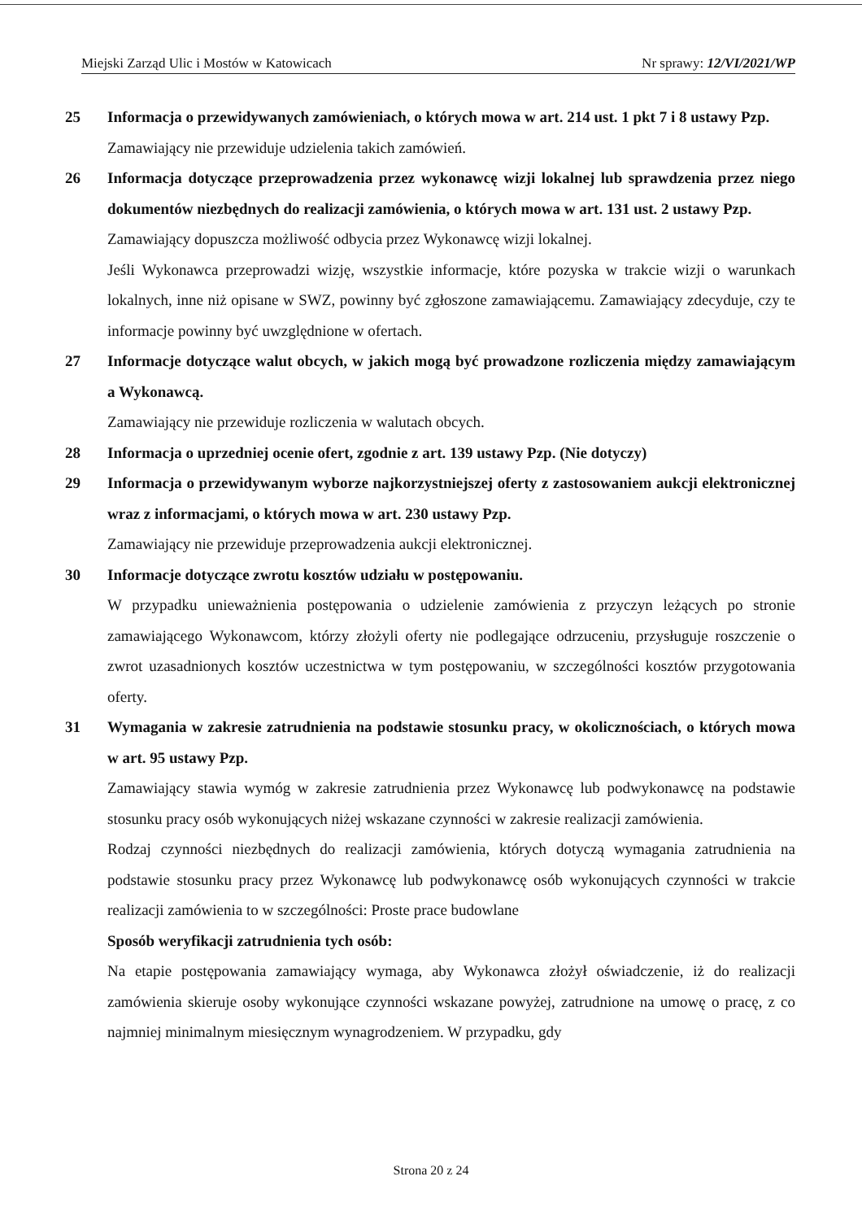Miejski Zarząd Ulic i Mostów w Katowicach Nr sprawy: 12/VI/2021/WP
25 Informacja o przewidywanych zamówieniach, o których mowa w art. 214 ust. 1 pkt 7 i 8 ustawy Pzp.
Zamawiający nie przewiduje udzielenia takich zamówień.
26 Informacja dotyczące przeprowadzenia przez wykonawcę wizji lokalnej lub sprawdzenia przez niego dokumentów niezbędnych do realizacji zamówienia, o których mowa w art. 131 ust. 2 ustawy Pzp.
Zamawiający dopuszcza możliwość odbycia przez Wykonawcę wizji lokalnej.
Jeśli Wykonawca przeprowadzi wizję, wszystkie informacje, które pozyska w trakcie wizji o warunkach lokalnych, inne niż opisane w SWZ, powinny być zgłoszone zamawiającemu. Zamawiający zdecyduje, czy te informacje powinny być uwzględnione w ofertach.
27 Informacje dotyczące walut obcych, w jakich mogą być prowadzone rozliczenia między zamawiającym a Wykonawcą.
Zamawiający nie przewiduje rozliczenia w walutach obcych.
28 Informacja o uprzedniej ocenie ofert, zgodnie z art. 139 ustawy Pzp. (Nie dotyczy)
29 Informacja o przewidywanym wyborze najkorzystniejszej oferty z zastosowaniem aukcji elektronicznej wraz z informacjami, o których mowa w art. 230 ustawy Pzp.
Zamawiający nie przewiduje przeprowadzenia aukcji elektronicznej.
30 Informacje dotyczące zwrotu kosztów udziału w postępowaniu.
W przypadku unieważnienia postępowania o udzielenie zamówienia z przyczyn leżących po stronie zamawiającego Wykonawcom, którzy złożyli oferty nie podlegające odrzuceniu, przysługuje roszczenie o zwrot uzasadnionych kosztów uczestnictwa w tym postępowaniu, w szczególności kosztów przygotowania oferty.
31 Wymagania w zakresie zatrudnienia na podstawie stosunku pracy, w okolicznościach, o których mowa w art. 95 ustawy Pzp.
Zamawiający stawia wymóg w zakresie zatrudnienia przez Wykonawcę lub podwykonawcę na podstawie stosunku pracy osób wykonujących niżej wskazane czynności w zakresie realizacji zamówienia.
Rodzaj czynności niezbędnych do realizacji zamówienia, których dotyczą wymagania zatrudnienia na podstawie stosunku pracy przez Wykonawcę lub podwykonawcę osób wykonujących czynności w trakcie realizacji zamówienia to w szczególności: Proste prace budowlane
Sposób weryfikacji zatrudnienia tych osób:
Na etapie postępowania zamawiający wymaga, aby Wykonawca złożył oświadczenie, iż do realizacji zamówienia skieruje osoby wykonujące czynności wskazane powyżej, zatrudnione na umowę o pracę, z co najmniej minimalnym miesięcznym wynagrodzeniem. W przypadku, gdy
Strona 20 z 24